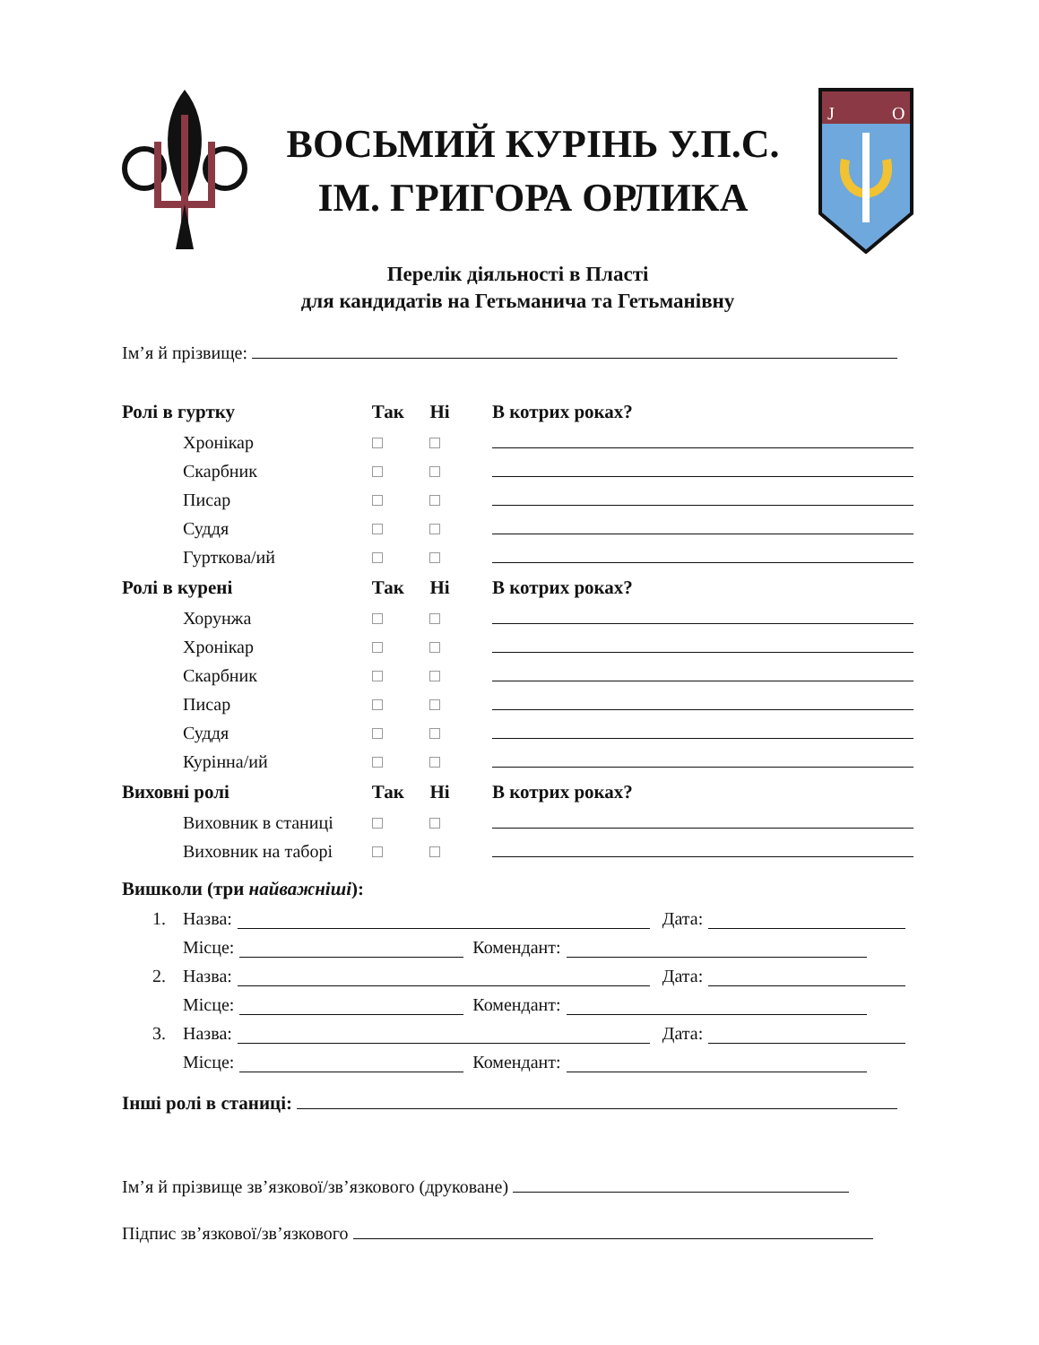ВОСЬМИЙ КУРІНЬ У.П.С.
ІМ. ГРИГОРА ОРЛИКА
J
O
Перелік діяльності в Пласті
для кандидатів на Гетьманича та Гетьманівну
Ім’я й прізвище:
| Ролі в гуртку | Так | Ні | В котрих роках? |
| --- | --- | --- | --- |
| Хронікар | | | |
| Скарбник | | | |
| Писар | | | |
| Суддя | | | |
| Гурткова/ий | | | |
| Ролі в курені | Так | Ні | В котрих роках? |
| Хорунжа | | | |
| Хронікар | | | |
| Скарбник | | | |
| Писар | | | |
| Суддя | | | |
| Курінна/ий | | | |
| Виховні ролі | Так | Ні | В котрих роках? |
| Виховник в станиці | | | |
| Виховник на таборі | | | |
Вишколи (три найважніші):
1. Назва: Дата:
Місце: Комендант:
2. Назва: Дата:
Місце: Комендант:
3. Назва: Дата:
Місце: Комендант:
Інші ролі в станиці:
Ім’я й прізвище зв’язкової/зв’язкового (друковане)
Підпис зв’язкової/зв’язкового